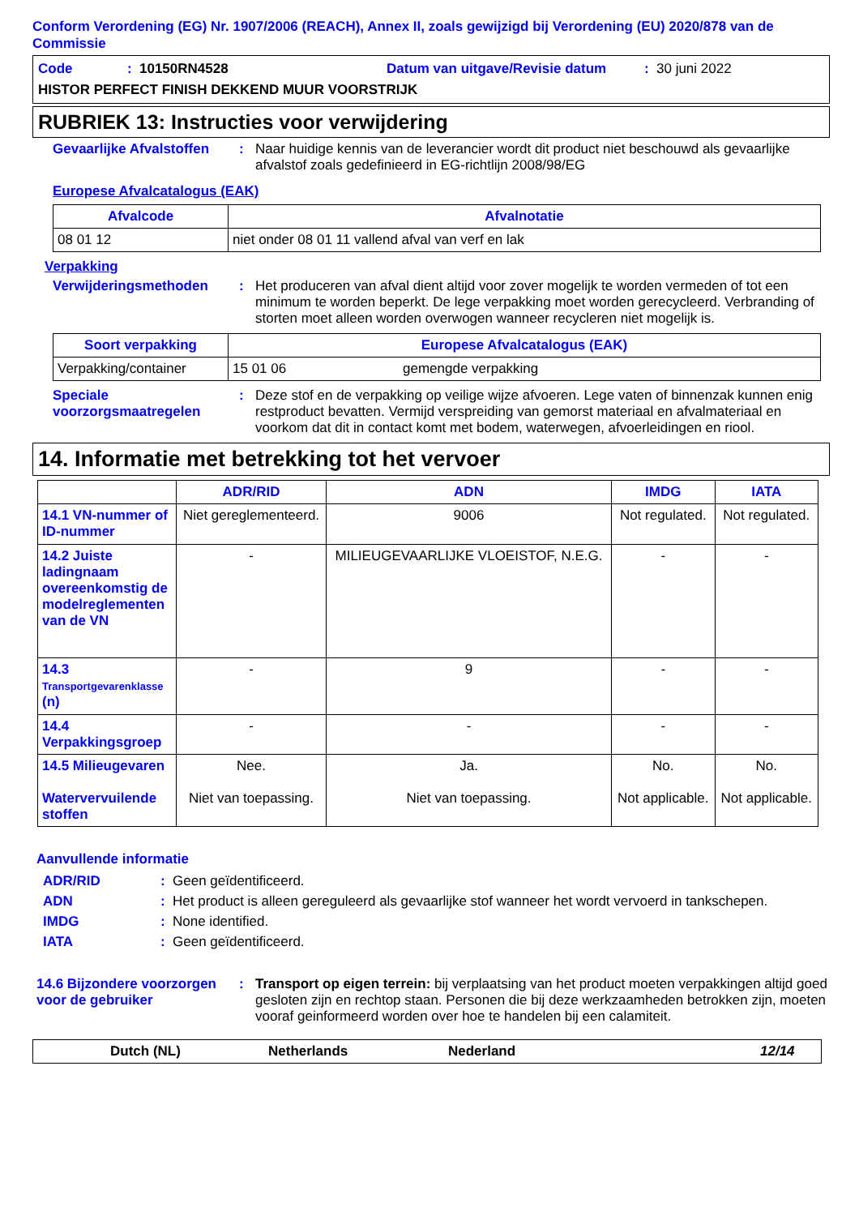Conform Verordening (EG) Nr. 1907/2006 (REACH), Annex II, zoals gewijzigd bij Verordening (EU) 2020/878 van de Commissie
Code: 10150RN4528 Datum van uitgave/Revisie datum: 30 juni 2022
HISTOR PERFECT FINISH DEKKEND MUUR VOORSTRIJK
RUBRIEK 13: Instructies voor verwijdering
Gevaarlijke Afvalstoffen: Naar huidige kennis van de leverancier wordt dit product niet beschouwd als gevaarlijke afvalstof zoals gedefinieerd in EG-richtlijn 2008/98/EG
Europese Afvalcatalogus (EAK)
| Afvalcode | Afvalnotatie |
| --- | --- |
| 08 01 12 | niet onder 08 01 11 vallend afval van verf en lak |
Verpakking
Verwijderingsmethoden: Het produceren van afval dient altijd voor zover mogelijk te worden vermeden of tot een minimum te worden beperkt. De lege verpakking moet worden gerecycleerd. Verbranding of storten moet alleen worden overwogen wanneer recycleren niet mogelijk is.
| Soort verpakking | Europese Afvalcatalogus (EAK) | |
| --- | --- | --- |
| Verpakking/container | 15 01 06 | gemengde verpakking |
Speciale voorzorgsmaatregelen: Deze stof en de verpakking op veilige wijze afvoeren. Lege vaten of binnenzak kunnen enig restproduct bevatten. Vermijd verspreiding van gemorst materiaal en afvalmateriaal en voorkom dat dit in contact komt met bodem, waterwegen, afvoerleidingen en riool.
14. Informatie met betrekking tot het vervoer
| | ADR/RID | ADN | IMDG | IATA |
| --- | --- | --- | --- | --- |
| 14.1 VN-nummer of ID-nummer | Niet gereglementeerd. | 9006 | Not regulated. | Not regulated. |
| 14.2 Juiste ladingnaam overeenkomstig de modelreglementen van de VN | - | MILIEUGEVAARLIJKE VLOEISTOF, N.E.G. | - | - |
| 14.3 Transportgevarenklasse (n) | - | 9 | - | - |
| 14.4 Verpakkingsgroep | - | - | - | - |
| 14.5 Milieugevaren Watervervuilende stoffen | Nee. Niet van toepassing. | Ja. Niet van toepassing. | No. Not applicable. | No. Not applicable. |
Aanvullende informatie
ADR/RID: Geen geïdentificeerd.
ADN: Het product is alleen gereguleerd als gevaarlijke stof wanneer het wordt vervoerd in tankschepen.
IMDG: None identified.
IATA: Geen geïdentificeerd.
14.6 Bijzondere voorzorgen voor de gebruiker: Transport op eigen terrein: bij verplaatsing van het product moeten verpakkingen altijd goed gesloten zijn en rechtop staan. Personen die bij deze werkzaamheden betrokken zijn, moeten vooraf geinformeerd worden over hoe te handelen bij een calamiteit.
Dutch (NL) Netherlands Nederland 12/14